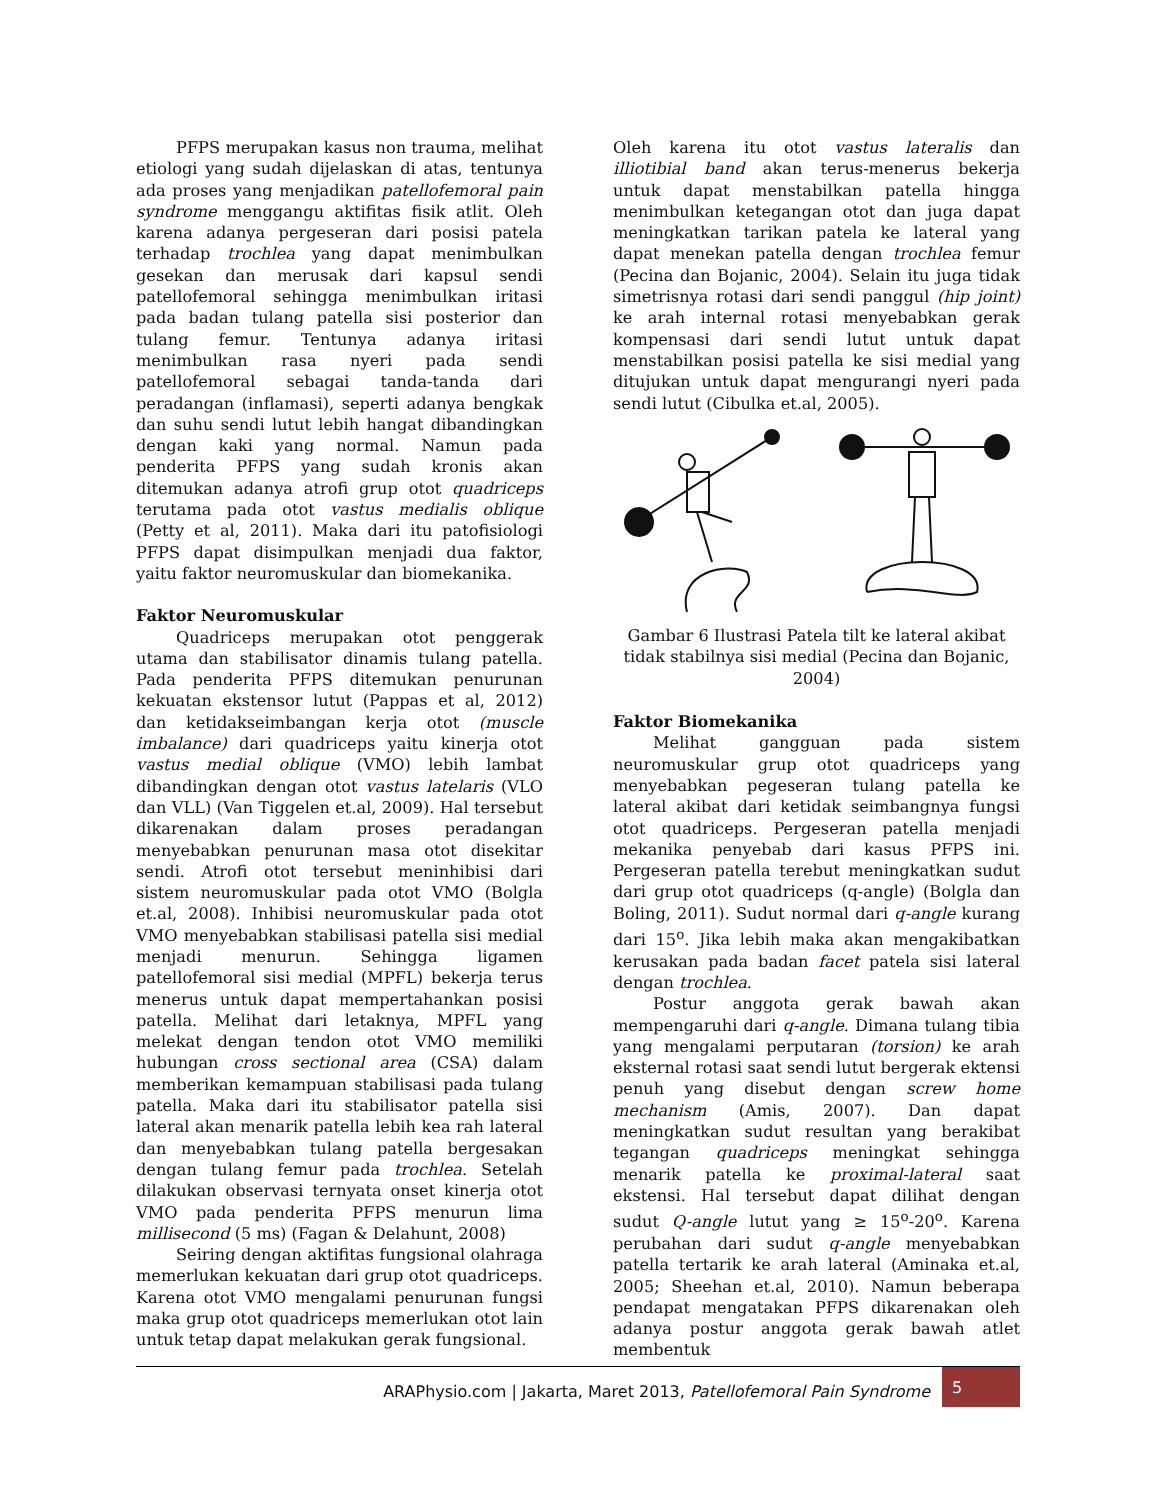PFPS merupakan kasus non trauma, melihat etiologi yang sudah dijelaskan di atas, tentunya ada proses yang menjadikan patellofemoral pain syndrome menggangu aktifitas fisik atlit. Oleh karena adanya pergeseran dari posisi patela terhadap trochlea yang dapat menimbulkan gesekan dan merusak dari kapsul sendi patellofemoral sehingga menimbulkan iritasi pada badan tulang patella sisi posterior dan tulang femur. Tentunya adanya iritasi menimbulkan rasa nyeri pada sendi patellofemoral sebagai tanda-tanda dari peradangan (inflamasi), seperti adanya bengkak dan suhu sendi lutut lebih hangat dibandingkan dengan kaki yang normal. Namun pada penderita PFPS yang sudah kronis akan ditemukan adanya atrofi grup otot quadriceps terutama pada otot vastus medialis oblique (Petty et al, 2011). Maka dari itu patofisiologi PFPS dapat disimpulkan menjadi dua faktor, yaitu faktor neuromuskular dan biomekanika.
Faktor Neuromuskular
Quadriceps merupakan otot penggerak utama dan stabilisator dinamis tulang patella. Pada penderita PFPS ditemukan penurunan kekuatan ekstensor lutut (Pappas et al, 2012) dan ketidakseimbangan kerja otot (muscle imbalance) dari quadriceps yaitu kinerja otot vastus medial oblique (VMO) lebih lambat dibandingkan dengan otot vastus latelaris (VLO dan VLL) (Van Tiggelen et.al, 2009). Hal tersebut dikarenakan dalam proses peradangan menyebabkan penurunan masa otot disekitar sendi. Atrofi otot tersebut meninhibisi dari sistem neuromuskular pada otot VMO (Bolgla et.al, 2008). Inhibisi neuromuskular pada otot VMO menyebabkan stabilisasi patella sisi medial menjadi menurun. Sehingga ligamen patellofemoral sisi medial (MPFL) bekerja terus menerus untuk dapat mempertahankan posisi patella. Melihat dari letaknya, MPFL yang melekat dengan tendon otot VMO memiliki hubungan cross sectional area (CSA) dalam memberikan kemampuan stabilisasi pada tulang patella. Maka dari itu stabilisator patella sisi lateral akan menarik patella lebih kea rah lateral dan menyebabkan tulang patella bergesakan dengan tulang femur pada trochlea. Setelah dilakukan observasi ternyata onset kinerja otot VMO pada penderita PFPS menurun lima millisecond (5 ms) (Fagan & Delahunt, 2008)
Seiring dengan aktifitas fungsional olahraga memerlukan kekuatan dari grup otot quadriceps. Karena otot VMO mengalami penurunan fungsi maka grup otot quadriceps memerlukan otot lain untuk tetap dapat melakukan gerak fungsional.
Oleh karena itu otot vastus lateralis dan illiotibial band akan terus-menerus bekerja untuk dapat menstabilkan patella hingga menimbulkan ketegangan otot dan juga dapat meningkatkan tarikan patela ke lateral yang dapat menekan patella dengan trochlea femur (Pecina dan Bojanic, 2004). Selain itu juga tidak simetrisnya rotasi dari sendi panggul (hip joint) ke arah internal rotasi menyebabkan gerak kompensasi dari sendi lutut untuk dapat menstabilkan posisi patella ke sisi medial yang ditujukan untuk dapat mengurangi nyeri pada sendi lutut (Cibulka et.al, 2005).
Gambar 6 Ilustrasi Patela tilt ke lateral akibat tidak stabilnya sisi medial (Pecina dan Bojanic, 2004)
Faktor Biomekanika
Melihat gangguan pada sistem neuromuskular grup otot quadriceps yang menyebabkan pegeseran tulang patella ke lateral akibat dari ketidak seimbangnya fungsi otot quadriceps. Pergeseran patella menjadi mekanika penyebab dari kasus PFPS ini. Pergeseran patella terebut meningkatkan sudut dari grup otot quadriceps (q-angle) (Bolgla dan Boling, 2011). Sudut normal dari q-angle kurang dari 15<sup>o</sup>. Jika lebih maka akan mengakibatkan kerusakan pada badan facet patela sisi lateral dengan trochlea.
Postur anggota gerak bawah akan mempengaruhi dari q-angle. Dimana tulang tibia yang mengalami perputaran (torsion) ke arah eksternal rotasi saat sendi lutut bergerak ektensi penuh yang disebut dengan screw home mechanism (Amis, 2007). Dan dapat meningkatkan sudut resultan yang berakibat tegangan quadriceps meningkat sehingga menarik patella ke proximal-lateral saat ekstensi. Hal tersebut dapat dilihat dengan sudut Q-angle lutut yang ≥ 15<sup>o</sup>-20<sup>o</sup>. Karena perubahan dari sudut q-angle menyebabkan patella tertarik ke arah lateral (Aminaka et.al, 2005; Sheehan et.al, 2010). Namun beberapa pendapat mengatakan PFPS dikarenakan oleh adanya postur anggota gerak bawah atlet membentuk
ARAPhysio.com | Jakarta, Maret 2013, Patellofemoral Pain Syndrome 5